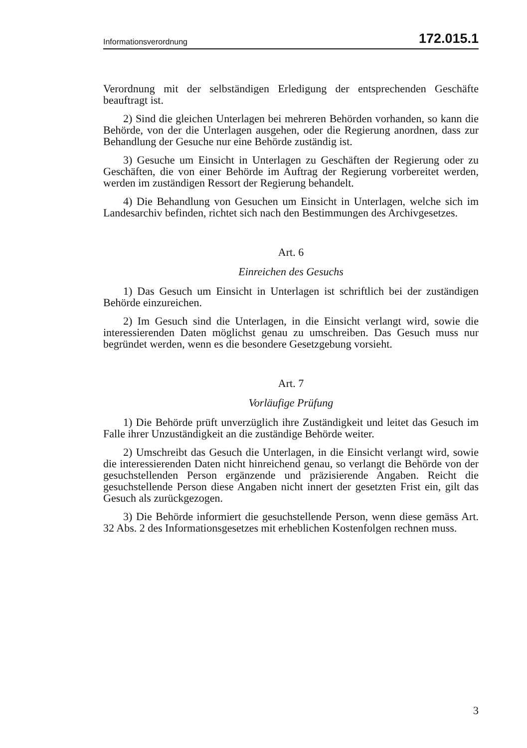Informationsverordnung 172.015.1
Verordnung mit der selbständigen Erledigung der entsprechenden Geschäfte beauftragt ist.
2) Sind die gleichen Unterlagen bei mehreren Behörden vorhanden, so kann die Behörde, von der die Unterlagen ausgehen, oder die Regierung anordnen, dass zur Behandlung der Gesuche nur eine Behörde zuständig ist.
3) Gesuche um Einsicht in Unterlagen zu Geschäften der Regierung oder zu Geschäften, die von einer Behörde im Auftrag der Regierung vorbereitet werden, werden im zuständigen Ressort der Regierung behandelt.
4) Die Behandlung von Gesuchen um Einsicht in Unterlagen, welche sich im Landesarchiv befinden, richtet sich nach den Bestimmungen des Archivgesetzes.
Art. 6
Einreichen des Gesuchs
1) Das Gesuch um Einsicht in Unterlagen ist schriftlich bei der zuständigen Behörde einzureichen.
2) Im Gesuch sind die Unterlagen, in die Einsicht verlangt wird, sowie die interessierenden Daten möglichst genau zu umschreiben. Das Gesuch muss nur begründet werden, wenn es die besondere Gesetzgebung vorsieht.
Art. 7
Vorläufige Prüfung
1) Die Behörde prüft unverzüglich ihre Zuständigkeit und leitet das Gesuch im Falle ihrer Unzuständigkeit an die zuständige Behörde weiter.
2) Umschreibt das Gesuch die Unterlagen, in die Einsicht verlangt wird, sowie die interessierenden Daten nicht hinreichend genau, so verlangt die Behörde von der gesuchstellenden Person ergänzende und präzisierende Angaben. Reicht die gesuchstellende Person diese Angaben nicht innert der gesetzten Frist ein, gilt das Gesuch als zurückgezogen.
3) Die Behörde informiert die gesuchstellende Person, wenn diese gemäss Art. 32 Abs. 2 des Informationsgesetzes mit erheblichen Kostenfolgen rechnen muss.
3